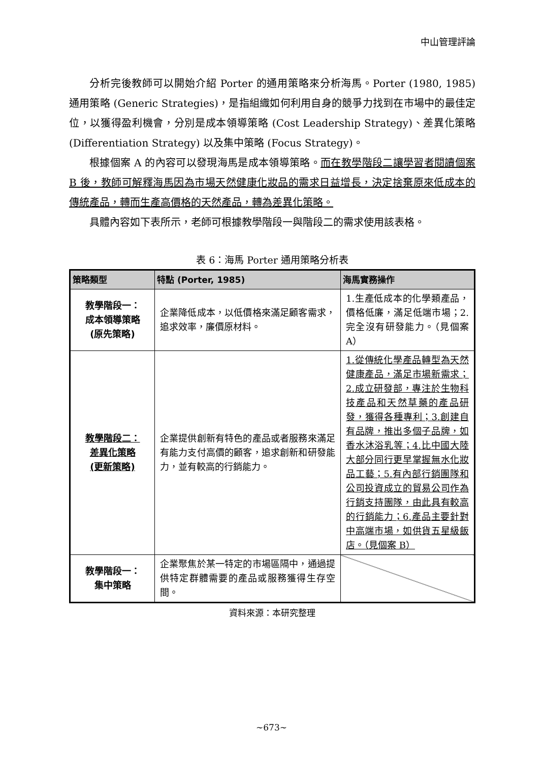中山管理評論
分析完後教師可以開始介紹 Porter 的通用策略來分析海馬。Porter (1980, 1985) 通用策略 (Generic Strategies)，是指組織如何利用自身的競爭力找到在市場中的最佳定位，以獲得盈利機會，分別是成本領導策略 (Cost Leadership Strategy)、差異化策略 (Differentiation Strategy) 以及集中策略 (Focus Strategy)。
根據個案 A 的內容可以發現海馬是成本領導策略。而在教學階段二讓學習者閱讀個案 B 後，教師可解釋海馬因為市場天然健康化妝品的需求日益增長，決定捨棄原來低成本的傳統產品，轉而生產高價格的天然產品，轉為差異化策略。
具體內容如下表所示，老師可根據教學階段一與階段二的需求使用該表格。
表 6：海馬 Porter 通用策略分析表
| 策略類型 | 特點 (Porter, 1985) | 海馬實務操作 |
| --- | --- | --- |
| 教學階段一： 成本領導策略 (原先策略) | 企業降低成本，以低價格來滿足顧客需求，追求效率，廉價原材料。 | 1.生產低成本的化學類產品，價格低廉，滿足低端市場；2.完全沒有研發能力。（見個案 A） |
| 教學階段二： 差異化策略 (更新策略) | 企業提供創新有特色的產品或者服務來滿足有能力支付高價的顧客，追求創新和研發能力，並有較高的行銷能力。 | 1.從傳統化學產品轉型為天然健康產品，滿足市場新需求；2.成立研發部，專注於生物科技產品和天然草藥的產品研發，獲得各種專利；3.創建自有品牌，推出多個子品牌，如香水沐浴乳等；4.比中國大陸大部分同行更早掌握無水化妝品工藝；5.有內部行銷團隊和公司投資成立的貿易公司作為行銷支持團隊，由此具有較高的行銷能力；6.產品主要針對中高端市場，如供貨五星級飯店。（見個案 B） |
| 教學階段一： 集中策略 | 企業聚焦於某一特定的市場區隔中，通過提供特定群體需要的產品或服務獲得生存空間。 | |
資料來源：本研究整理
~673~